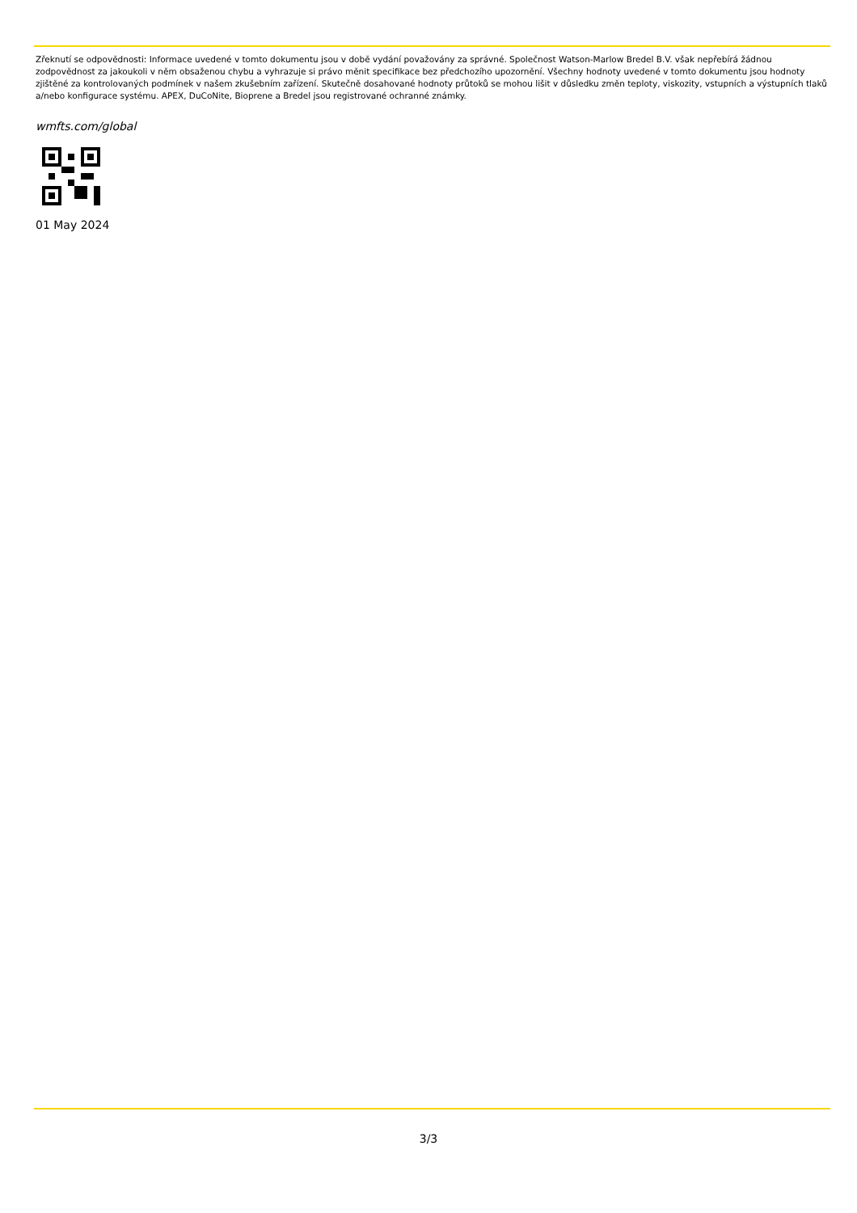Zřeknutí se odpovědnosti: Informace uvedené v tomto dokumentu jsou v době vydání považovány za správné. Společnost Watson-Marlow Bredel B.V. však nepřebírá žádnou zodpovědnost za jakoukoli v něm obsaženou chybu a vyhrazuje si právo měnit specifikace bez předchozího upozornění. Všechny hodnoty uvedené v tomto dokumentu jsou hodnoty zjištěné za kontrolovaných podmínek v našem zkušebním zařízení. Skutečně dosahované hodnoty průtoků se mohou lišit v důsledku změn teploty, viskozity, vstupních a výstupních tlaků a/nebo konfigurace systému. APEX, DuCoNite, Bioprene a Bredel jsou registrované ochranné známky.
wmfts.com/global
01 May 2024
3/3